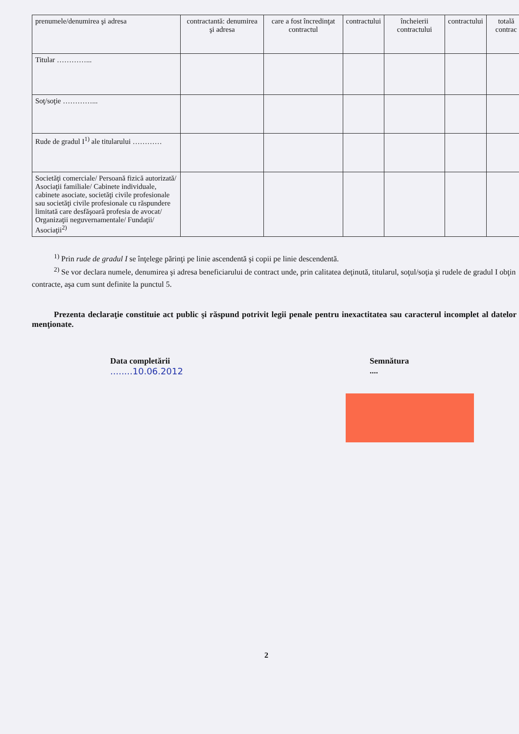| prenumele/denumirea şi adresa | contractantă: denumirea şi adresa | care a fost încredinţat contractul | contractului | încheierii contractului | contractului | totală contrac |
| --- | --- | --- | --- | --- | --- | --- |
| Titular …………... | | | | | | |
| Soţ/soţie …………... | | | | | | |
| Rude de gradul I<sup>1)</sup> ale titularului ………… | | | | | | |
| Societăţi comerciale/ Persoană fizică autorizată/ Asociaţii familiale/ Cabinete individuale, cabinete asociate, societăţi civile profesionale sau societăţi civile profesionale cu răspundere limitată care desfăşoară profesia de avocat/ Organizaţii neguvernamentale/ Fundaţii/ Asociaţii<sup>2)</sup> | | | | | | |
<sup>1)</sup> Prin rude de gradul I se înţelege părinţi pe linie ascendentă şi copii pe linie descendentă.
<sup>2)</sup> Se vor declara numele, denumirea şi adresa beneficiarului de contract unde, prin calitatea deţinută, titularul, soţul/soţia şi rudele de gradul I obţin contracte, aşa cum sunt definite la punctul 5.
Prezenta declaraţie constituie act public şi răspund potrivit legii penale pentru inexactitatea sau caracterul incomplet al datelor menţionate.
Data completării
........10.06.2012
Semnătura
....
2